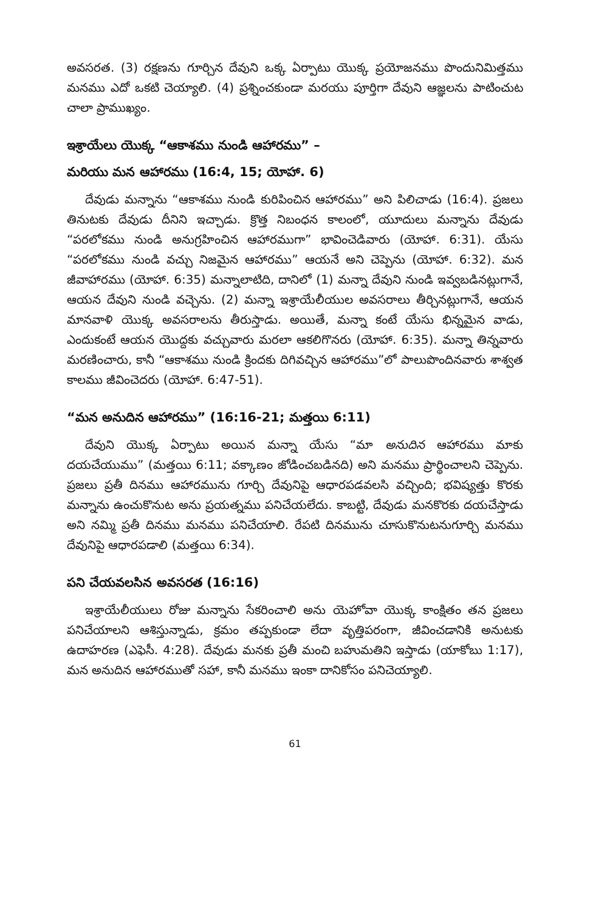అవసరత. (3) రక్షణను గూర్చిన దేవుని ఒక్క ఏర్పాటు యొక్క ప్రయోజనము పొందునిమిత్తము మనము ఎదో ఒకటి చెయ్యాలి. (4) ప్రశ్నించకుండా మరయు పూర్తిగా దేవుని ఆజ్ఞలను పాటించుట చాలా ప్రాముఖ్యం.
ఇశ్రాయేలు యొక్క “ఆకాశము నుండి ఆహారము” –
మరియు మన ఆహారము (16:4, 15; యోహా. 6)
దేవుడు మన్నాను “ఆకాశము నుండి కురిపించిన ఆహారము” అని పిలిచాడు (16:4). ప్రజలు తినుటకు దేవుడు దీనిని ఇచ్చాడు. క్రొత్త నిబంధన కాలంలో, యూదులు మన్నాను దేవుడు “పరలోకము నుండి అనుగ్రహించిన ఆహారముగా” భావించెడివారు (యోహా. 6:31). యేసు “పరలోకము నుండి వచ్చు నిజమైన ఆహారము” ఆయనే అని చెప్పెను (యోహా. 6:32). మన జీవాహారము (యోహా. 6:35) మన్నాలాటిది, దానిలో (1) మన్నా దేవుని నుండి ఇవ్వబడినట్లుగానే, ఆయన దేవుని నుండి వచ్చెను. (2) మన్నా ఇశ్రాయేలీయుల అవసరాలు తీర్చినట్లుగానే, ఆయన మానవాళి యొక్క అవసరాలను తీరుస్తాడు. అయితే, మన్నా కంటే యేసు భిన్నమైన వాడు, ఎందుకంటే ఆయన యొద్దకు వచ్చువారు మరలా ఆకలిగొనరు (యోహా. 6:35). మన్నా తిన్నవారు మరణించారు, కానీ “ఆకాశము నుండి క్రిందకు దిగివచ్చిన ఆహారము”లో పాలుపొందినవారు శాశ్వత కాలము జీవించెదరు (యోహా. 6:47-51).
“మన అనుదిన ఆహారము” (16:16-21; మత్తయి 6:11)
దేవుని యొక్క ఏర్పాటు అయిన మన్నా యేసు “మా అనుదిన ఆహారము మాకు దయచేయుము” (మత్తయి 6:11; వక్కాణం జోడించబడినది) అని మనము ప్రార్థించాలని చెప్పెను. ప్రజలు ప్రతీ దినము ఆహారమును గూర్చి దేవునిపై ఆధారపడవలసి వచ్చింది; భవిష్యత్తు కొరకు మన్నాను ఉంచుకొనుట అను ప్రయత్నము పనిచేయలేదు. కాబట్టి, దేవుడు మనకొరకు దయచేస్తాడు అని నమ్మి ప్రతీ దినము మనము పనిచేయాలి. రేపటి దినమును చూసుకొనుటనుగూర్చి మనము దేవునిపై ఆధారపడాలి (మత్తయి 6:34).
పని చేయవలసిన అవసరత (16:16)
ఇశ్రాయేలీయులు రోజు మన్నాను సేకరించాలి అను యెహోవా యొక్క కాంక్షితం తన ప్రజలు పనిచేయాలని ఆశిస్తున్నాడు, క్రమం తప్పకుండా లేదా వృత్తిపరంగా, జీవించడానికి అనుటకు ఉదాహరణ (ఎఫెసీ. 4:28). దేవుడు మనకు ప్రతీ మంచి బహుమతిని ఇస్తాడు (యాకోబు 1:17), మన అనుదిన ఆహారముతో సహా, కానీ మనము ఇంకా దానికోసం పనిచెయ్యాలి.
61